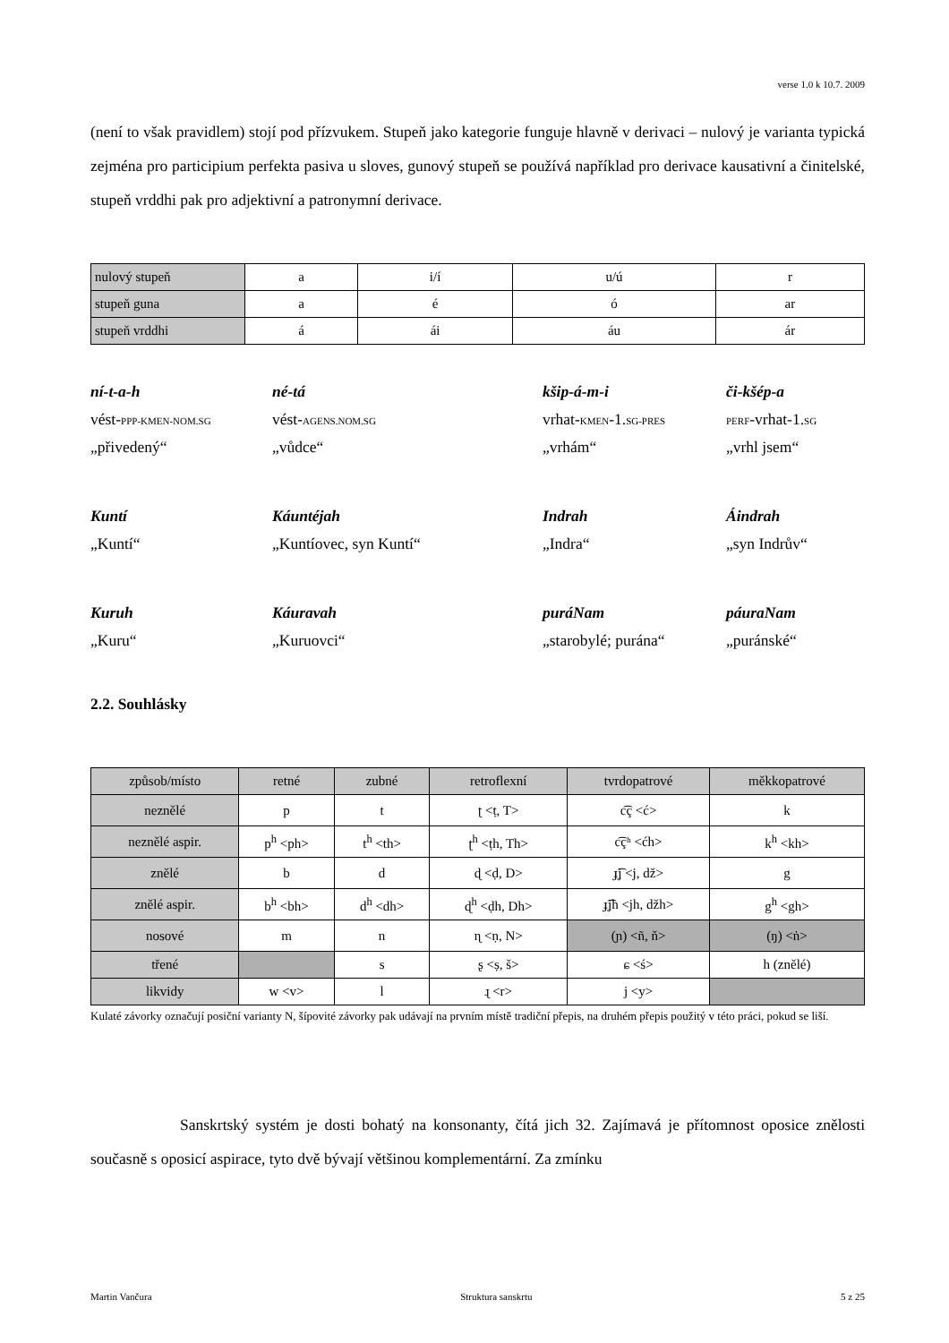verse 1.0 k 10.7. 2009
(není to však pravidlem) stojí pod přízvukem. Stupeň jako kategorie funguje hlavně v derivaci – nulový je varianta typická zejména pro participium perfekta pasiva u sloves, gunový stupeň se používá například pro derivace kausativní a činitelské, stupeň vrddhi pak pro adjektivní a patronymní derivace.
| nulový stupeň | a | i/í | u/ú | r |
| stupeň guna | a | é | ó | ar |
| stupeň vrddhi | á | ái | áu | ár |
ní-t-a-h né-tá kšip-á-m-i či-kšép-a vést-PPP-KMEN-NOM.SG vést-AGENS.NOM.SG vrhat-KMEN-1.SG-PRES PERF-vrhat-1.SG „přivedený“„vůdce“„vrhám“„vrhl jsem“
Kuntí Káuntéjah Indrah Áindrah „Kuntí“„Kuntíovec, syn Kuntí“„Indra“„syn Indrův“
Kuruh Káuravah puráNam páuraNam „Kuru“„Kuruovci“„starobylé; purána“„puránské“
2.2. Souhlásky
| způsob/místo | retné | zubné | retroflexní | tvrdopatrové | měkkopatrové |
| neznělé | p | t | ʈ <ṭ, T> | c͡ç <ć> | k |
| neznělé aspir. | p<sup>h</sup> <ph> | t<sup>h</sup> <th> | ʈ<sup>h</sup> <ṭh, Th> | c͡çʰ <ćh> | k<sup>h</sup> <kh> |
| znělé | b | d | ɖ <ḍ, D> | ɟ͡ʝ <j, dž> | g |
| znělé aspir. | b<sup>h</sup> <bh> | d<sup>h</sup> <dh> | ɖ<sup>h</sup> <ḍh, Dh> | ɟ͡ʝh <jh, džh> | g<sup>h</sup> <gh> |
| nosové | m | n | ɳ <ṇ, N> | (ɲ) <ñ, ň> | (ŋ) <ṅ> |
| třené | | s | ʂ <ṣ, š> | ɕ <ś> | h (znělé) |
| likvidy | w <v> | l | ɻ <r> | j <y> | |
Kulaté závorky označují posiční varianty N, šípovité závorky pak udávají na prvním místě tradiční přepis, na druhém přepis použitý v této práci, pokud se liší.
Sanskrtský systém je dosti bohatý na konsonanty, čítá jich 32. Zajímavá je přítomnost oposice znělosti současně s oposicí aspirace, tyto dvě bývají většinou komplementární. Za zmínku
Martin Vančura Struktura sanskrtu 5 z 25